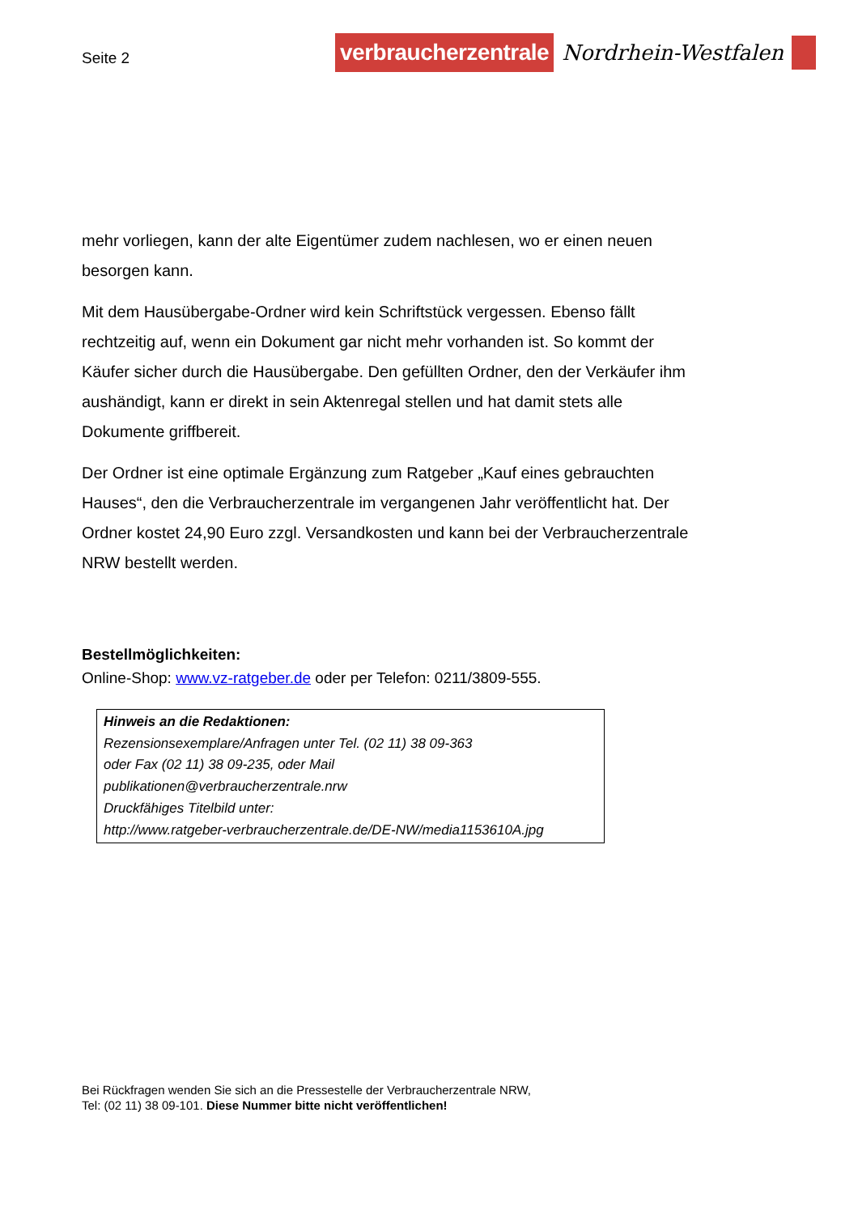Seite 2
verbraucherzentrale Nordrhein-Westfalen
mehr vorliegen, kann der alte Eigentümer zudem nachlesen, wo er einen neuen besorgen kann.
Mit dem Hausübergabe-Ordner wird kein Schriftstück vergessen. Ebenso fällt rechtzeitig auf, wenn ein Dokument gar nicht mehr vorhanden ist. So kommt der Käufer sicher durch die Hausübergabe. Den gefüllten Ordner, den der Verkäufer ihm aushändigt, kann er direkt in sein Aktenregal stellen und hat damit stets alle Dokumente griffbereit.
Der Ordner ist eine optimale Ergänzung zum Ratgeber „Kauf eines gebrauchten Hauses“, den die Verbraucherzentrale im vergangenen Jahr veröffentlicht hat. Der Ordner kostet 24,90 Euro zzgl. Versandkosten und kann bei der Verbraucherzentrale NRW bestellt werden.
Bestellmöglichkeiten:
Online-Shop: www.vz-ratgeber.de oder per Telefon: 0211/3809-555.
Hinweis an die Redaktionen:
Rezensionsexemplare/Anfragen unter Tel. (02 11) 38 09-363
oder Fax (02 11) 38 09-235, oder Mail
publikationen@verbraucherzentrale.nrw
Druckfähiges Titelbild unter:
http://www.ratgeber-verbraucherzentrale.de/DE-NW/media1153610A.jpg
Bei Rückfragen wenden Sie sich an die Pressestelle der Verbraucherzentrale NRW,
Tel: (02 11) 38 09-101. Diese Nummer bitte nicht veröffentlichen!